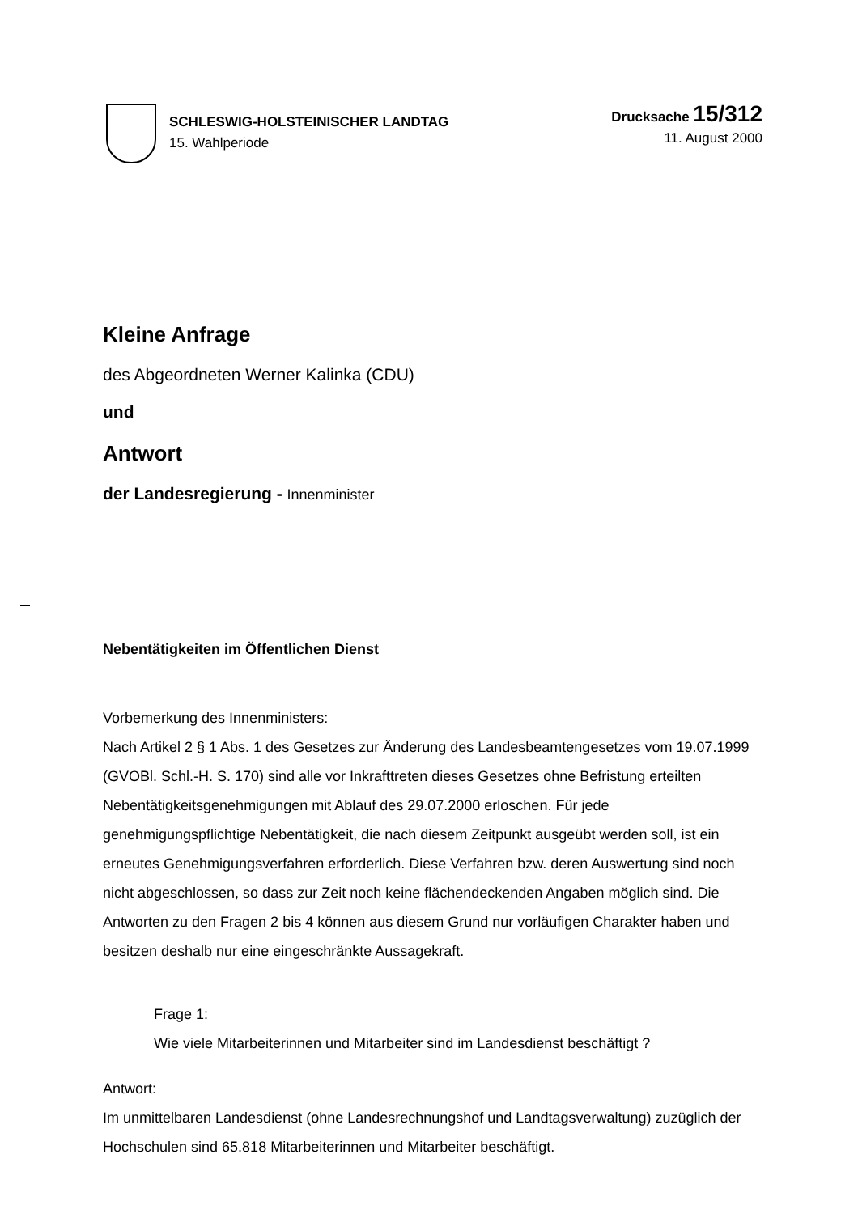SCHLESWIG-HOLSTEINISCHER LANDTAG
15. Wahlperiode
Drucksache 15/312
11. August 2000
Kleine Anfrage
des Abgeordneten Werner Kalinka (CDU)
und
Antwort
der Landesregierung - Innenminister
Nebentätigkeiten im Öffentlichen Dienst
Vorbemerkung des Innenministers:
Nach Artikel 2 § 1 Abs. 1 des Gesetzes zur Änderung des Landesbeamtengesetzes vom 19.07.1999 (GVOBl. Schl.-H. S. 170) sind alle vor Inkrafttreten dieses Gesetzes ohne Befristung erteilten Nebentätigkeitsgenehmigungen mit Ablauf des 29.07.2000 erloschen. Für jede genehmigungspflichtige Nebentätigkeit, die nach diesem Zeitpunkt ausgeübt werden soll, ist ein erneutes Genehmigungsverfahren erforderlich. Diese Verfahren bzw. deren Auswertung sind noch nicht abgeschlossen, so dass zur Zeit noch keine flächendeckenden Angaben möglich sind. Die Antworten zu den Fragen 2 bis 4 können aus diesem Grund nur vorläufigen Charakter haben und besitzen deshalb nur eine eingeschränkte Aussagekraft.
Frage 1:
Wie viele Mitarbeiterinnen und Mitarbeiter sind im Landesdienst beschäftigt ?
Antwort:
Im unmittelbaren Landesdienst (ohne Landesrechnungshof und Landtagsverwaltung) zuzüglich der Hochschulen sind 65.818 Mitarbeiterinnen und Mitarbeiter beschäftigt.